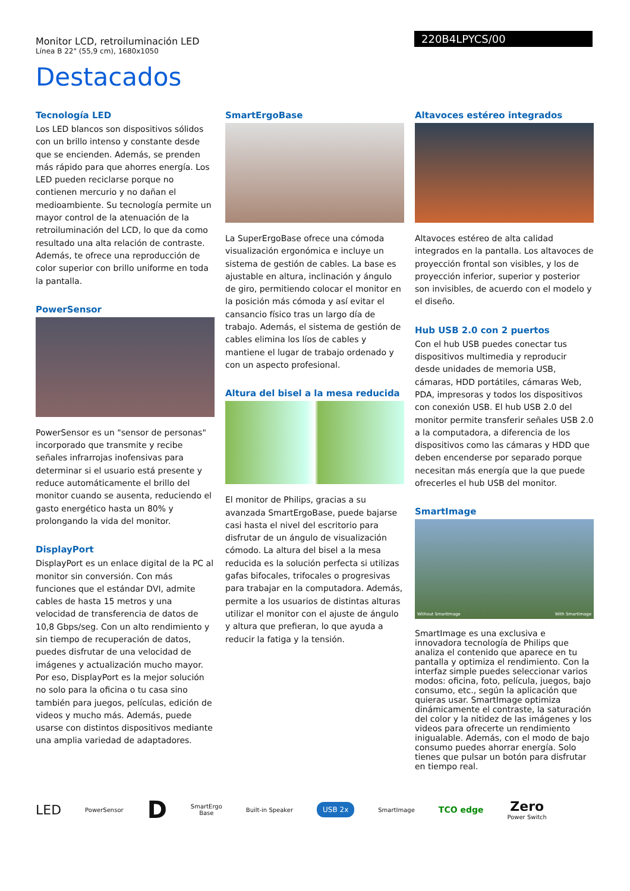Monitor LCD, retroiluminación LED
Línea B 22" (55,9 cm), 1680x1050
220B4LPYCS/00
Destacados
Tecnología LED
Los LED blancos son dispositivos sólidos con un brillo intenso y constante desde que se encienden. Además, se prenden más rápido para que ahorres energía. Los LED pueden reciclarse porque no contienen mercurio y no dañan el medioambiente. Su tecnología permite un mayor control de la atenuación de la retroiluminación del LCD, lo que da como resultado una alta relación de contraste. Además, te ofrece una reproducción de color superior con brillo uniforme en toda la pantalla.
PowerSensor
PowerSensor es un "sensor de personas" incorporado que transmite y recibe señales infrarrojas inofensivas para determinar si el usuario está presente y reduce automáticamente el brillo del monitor cuando se ausenta, reduciendo el gasto energético hasta un 80% y prolongando la vida del monitor.
DisplayPort
DisplayPort es un enlace digital de la PC al monitor sin conversión. Con más funciones que el estándar DVI, admite cables de hasta 15 metros y una velocidad de transferencia de datos de 10,8 Gbps/seg. Con un alto rendimiento y sin tiempo de recuperación de datos, puedes disfrutar de una velocidad de imágenes y actualización mucho mayor. Por eso, DisplayPort es la mejor solución no solo para la oficina o tu casa sino también para juegos, películas, edición de videos y mucho más. Además, puede usarse con distintos dispositivos mediante una amplia variedad de adaptadores.
SmartErgoBase
La SuperErgoBase ofrece una cómoda visualización ergonómica e incluye un sistema de gestión de cables. La base es ajustable en altura, inclinación y ángulo de giro, permitiendo colocar el monitor en la posición más cómoda y así evitar el cansancio físico tras un largo día de trabajo. Además, el sistema de gestión de cables elimina los líos de cables y mantiene el lugar de trabajo ordenado y con un aspecto profesional.
Altura del bisel a la mesa reducida
El monitor de Philips, gracias a su avanzada SmartErgoBase, puede bajarse casi hasta el nivel del escritorio para disfrutar de un ángulo de visualización cómodo. La altura del bisel a la mesa reducida es la solución perfecta si utilizas gafas bifocales, trifocales o progresivas para trabajar en la computadora. Además, permite a los usuarios de distintas alturas utilizar el monitor con el ajuste de ángulo y altura que prefieran, lo que ayuda a reducir la fatiga y la tensión.
Altavoces estéreo integrados
Altavoces estéreo de alta calidad integrados en la pantalla. Los altavoces de proyección frontal son visibles, y los de proyección inferior, superior y posterior son invisibles, de acuerdo con el modelo y el diseño.
Hub USB 2.0 con 2 puertos
Con el hub USB puedes conectar tus dispositivos multimedia y reproducir desde unidades de memoria USB, cámaras, HDD portátiles, cámaras Web, PDA, impresoras y todos los dispositivos con conexión USB. El hub USB 2.0 del monitor permite transferir señales USB 2.0 a la computadora, a diferencia de los dispositivos como las cámaras y HDD que deben encenderse por separado porque necesitan más energía que la que puede ofrecerles el hub USB del monitor.
SmartImage
Without SmartImage With SmartImage
SmartImage es una exclusiva e innovadora tecnología de Philips que analiza el contenido que aparece en tu pantalla y optimiza el rendimiento. Con la interfaz simple puedes seleccionar varios modos: oficina, foto, película, juegos, bajo consumo, etc., según la aplicación que quieras usar. SmartImage optimiza dinámicamente el contraste, la saturación del color y la nitidez de las imágenes y los videos para ofrecerte un rendimiento inigualable. Además, con el modo de bajo consumo puedes ahorrar energía. Solo tienes que pulsar un botón para disfrutar en tiempo real.
LED
PowerSensor
D
SmartErgo
Base
Built-in Speaker
USB 2x
SmartImage
TCO edge
Zero
Power Switch